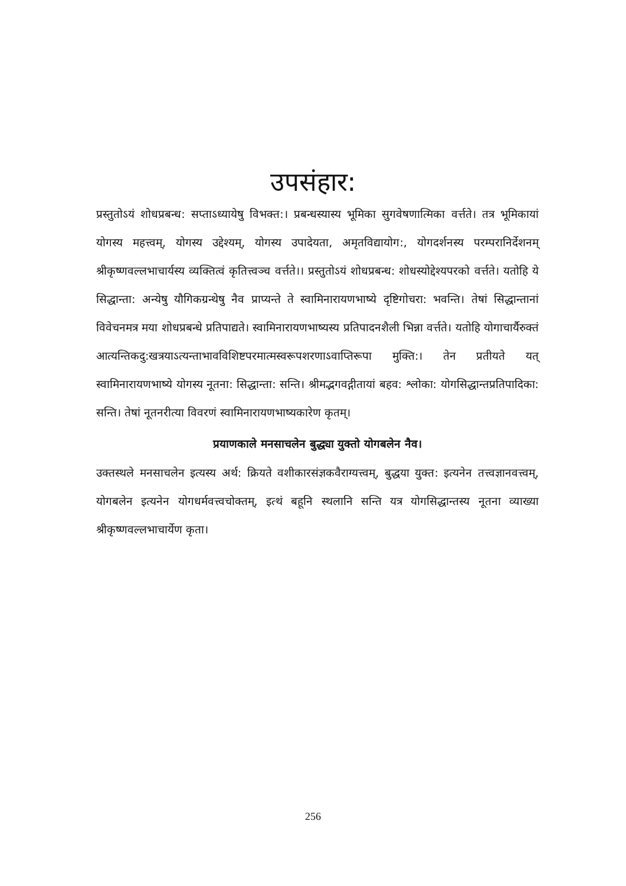उपसंहार:
प्रस्तुतोऽयं शोधप्रबन्ध: सप्ताऽध्यायेषु विभक्त:। प्रबन्धस्यास्य भूमिका सुगवेषणात्मिका वर्त्तते। तत्र भूमिकायां योगस्य महत्त्वम्, योगस्य उद्देश्यम्, योगस्य उपादेयता, अमृतविद्यायोग:, योगदर्शनस्य परम्परानिर्देशनम् श्रीकृष्णवल्लभाचार्यस्य व्यक्तित्वं कृतित्त्वञ्च वर्त्तते।। प्रस्तुतोऽयं शोधप्रबन्ध: शोधस्योद्देश्यपरको वर्त्तते। यतोहि ये सिद्धान्ता: अन्येषु यौगिकग्रन्थेषु नैव प्राप्यन्ते ते स्वामिनारायणभाष्ये दृष्टिगोचरा: भवन्ति। तेषां सिद्धान्तानां विवेचनमत्र मया शोधप्रबन्धे प्रतिपाद्यते। स्वामिनारायणभाष्यस्य प्रतिपादनशैली भिन्ना वर्त्तते। यतोहि योगाचार्यैरुक्तं आत्यन्तिकदु:खत्रयाऽत्यन्ताभावविशिष्टपरमात्मस्वरूपशरणाऽवाप्तिरूपा मुक्ति:। तेन प्रतीयते यत् स्वामिनारायणभाष्ये योगस्य नूतना: सिद्धान्ता: सन्ति। श्रीमद्भगवद्गीतायां बहव: श्लोका: योगसिद्धान्तप्रतिपादिका: सन्ति। तेषां नूतनरीत्या विवरणं स्वामिनारायणभाष्यकारेण कृतम्।
प्रयाणकाले मनसाचलेन बुद्ध्या युक्तो योगबलेन नैव।
उक्तस्थले मनसाचलेन इत्यस्य अर्थ: क्रियते वशीकारसंज्ञकवैराग्यत्त्वम्, बुद्धया युक्त: इत्यनेन तत्त्वज्ञानवत्त्वम्, योगबलेन इत्यनेन योगधर्मवत्त्वचोक्तम्, इत्थं बहूनि स्थलानि सन्ति यत्र योगसिद्धान्तस्य नूतना व्याख्या श्रीकृष्णवल्लभाचार्येण कृता।
256